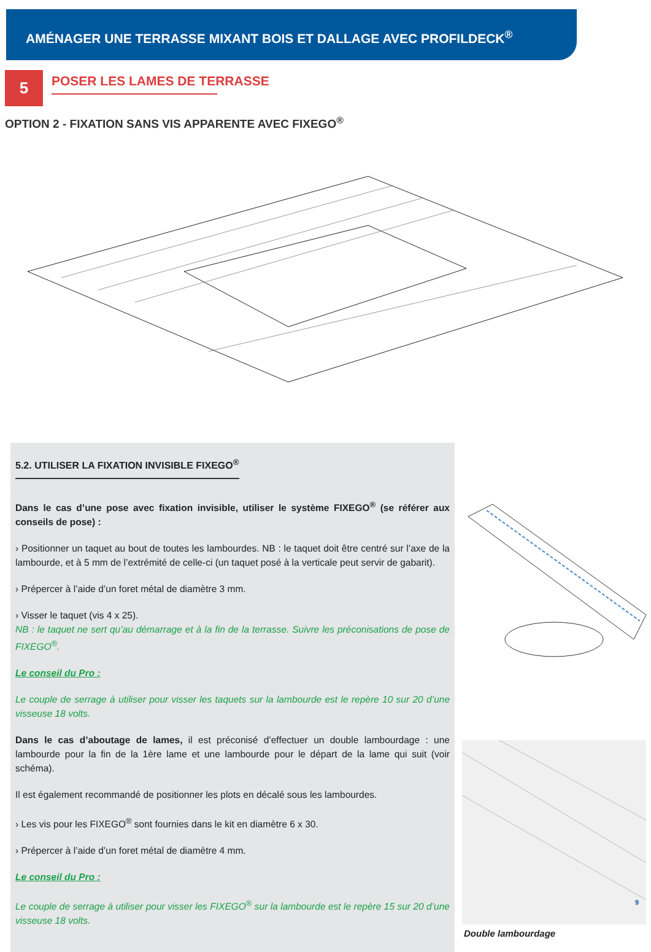AMÉNAGER UNE TERRASSE MIXANT BOIS ET DALLAGE AVEC PROFILDECK<sup>®</sup>
5
POSER LES LAMES DE TERRASSE
OPTION 2 - FIXATION SANS VIS APPARENTE AVEC FIXEGO<sup>®</sup>
5.2. UTILISER LA FIXATION INVISIBLE FIXEGO<sup>®</sup>
Dans le cas d’une pose avec fixation invisible, utiliser le système FIXEGO<sup>®</sup> (se référer aux conseils de pose) :
› Positionner un taquet au bout de toutes les lambourdes. NB : le taquet doit être centré sur l’axe de la lambourde, et à 5 mm de l’extrémité de celle-ci (un taquet posé à la verticale peut servir de gabarit).
› Prépercer à l’aide d’un foret métal de diamètre 3 mm.
› Visser le taquet (vis 4 x 25).
NB : le taquet ne sert qu’au démarrage et à la fin de la terrasse. Suivre les préconisations de pose de FIXEGO<sup>®</sup>.
Le conseil du Pro :
Le couple de serrage à utiliser pour visser les taquets sur la lambourde est le repère 10 sur 20 d’une visseuse 18 volts.
Dans le cas d’aboutage de lames, il est préconisé d’effectuer un double lambourdage : une lambourde pour la fin de la 1ère lame et une lambourde pour le départ de la lame qui suit (voir schéma).
Il est également recommandé de positionner les plots en décalé sous les lambourdes.
› Les vis pour les FIXEGO<sup>®</sup> sont fournies dans le kit en diamètre 6 x 30.
› Prépercer à l’aide d’un foret métal de diamètre 4 mm.
Le conseil du Pro :
Le couple de serrage à utiliser pour visser les FIXEGO<sup>®</sup> sur la lambourde est le repère 15 sur 20 d’une visseuse 18 volts.
Double lambourdage
9